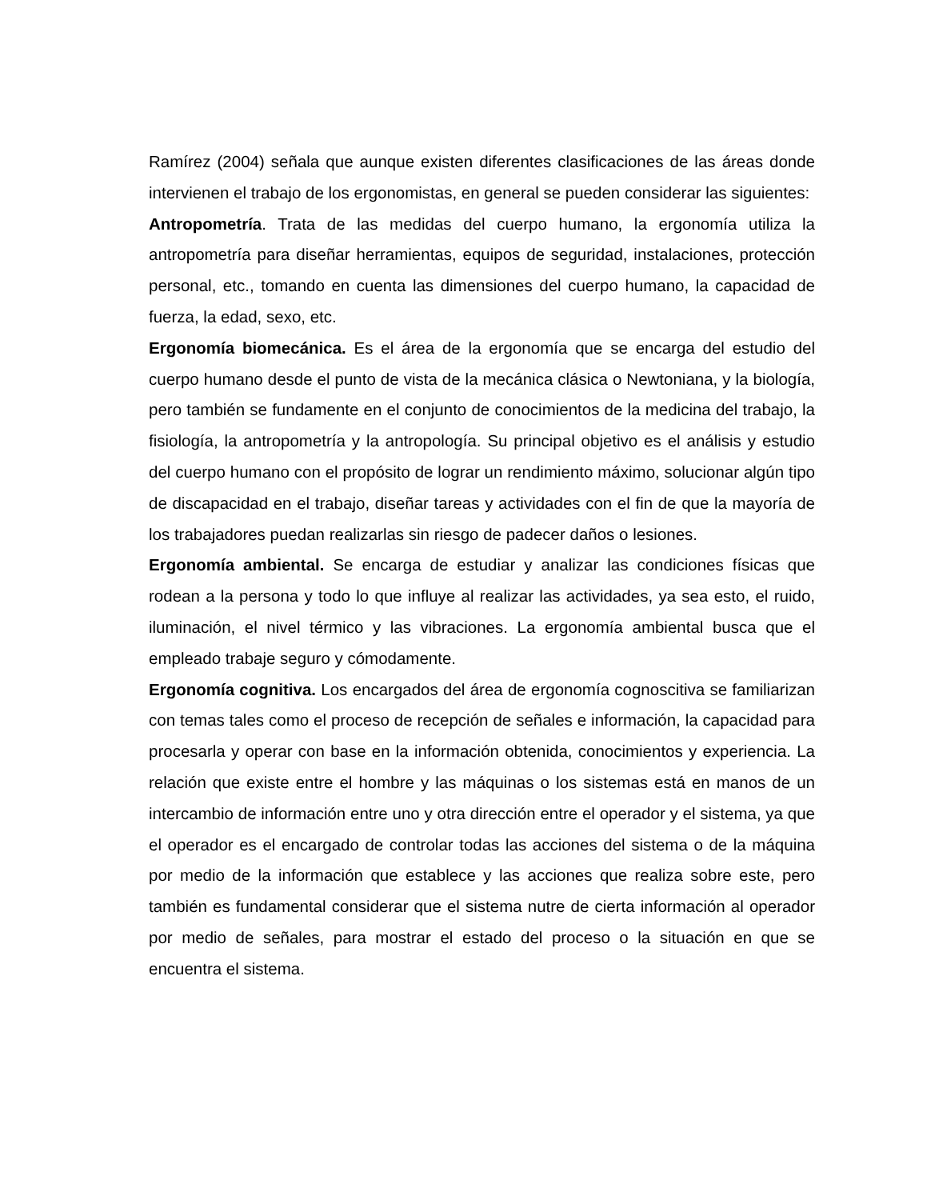Ramírez (2004) señala que aunque existen diferentes clasificaciones de las áreas donde intervienen el trabajo de los ergonomistas, en general se pueden considerar las siguientes:
Antropometría. Trata de las medidas del cuerpo humano, la ergonomía utiliza la antropometría para diseñar herramientas, equipos de seguridad, instalaciones, protección personal, etc., tomando en cuenta las dimensiones del cuerpo humano, la capacidad de fuerza, la edad, sexo, etc.
Ergonomía biomecánica. Es el área de la ergonomía que se encarga del estudio del cuerpo humano desde el punto de vista de la mecánica clásica o Newtoniana, y la biología, pero también se fundamente en el conjunto de conocimientos de la medicina del trabajo, la fisiología, la antropometría y la antropología. Su principal objetivo es el análisis y estudio del cuerpo humano con el propósito de lograr un rendimiento máximo, solucionar algún tipo de discapacidad en el trabajo, diseñar tareas y actividades con el fin de que la mayoría de los trabajadores puedan realizarlas sin riesgo de padecer daños o lesiones.
Ergonomía ambiental. Se encarga de estudiar y analizar las condiciones físicas que rodean a la persona y todo lo que influye al realizar las actividades, ya sea esto, el ruido, iluminación, el nivel térmico y las vibraciones. La ergonomía ambiental busca que el empleado trabaje seguro y cómodamente.
Ergonomía cognitiva. Los encargados del área de ergonomía cognoscitiva se familiarizan con temas tales como el proceso de recepción de señales e información, la capacidad para procesarla y operar con base en la información obtenida, conocimientos y experiencia. La relación que existe entre el hombre y las máquinas o los sistemas está en manos de un intercambio de información entre uno y otra dirección entre el operador y el sistema, ya que el operador es el encargado de controlar todas las acciones del sistema o de la máquina por medio de la información que establece y las acciones que realiza sobre este, pero también es fundamental considerar que el sistema nutre de cierta información al operador por medio de señales, para mostrar el estado del proceso o la situación en que se encuentra el sistema.